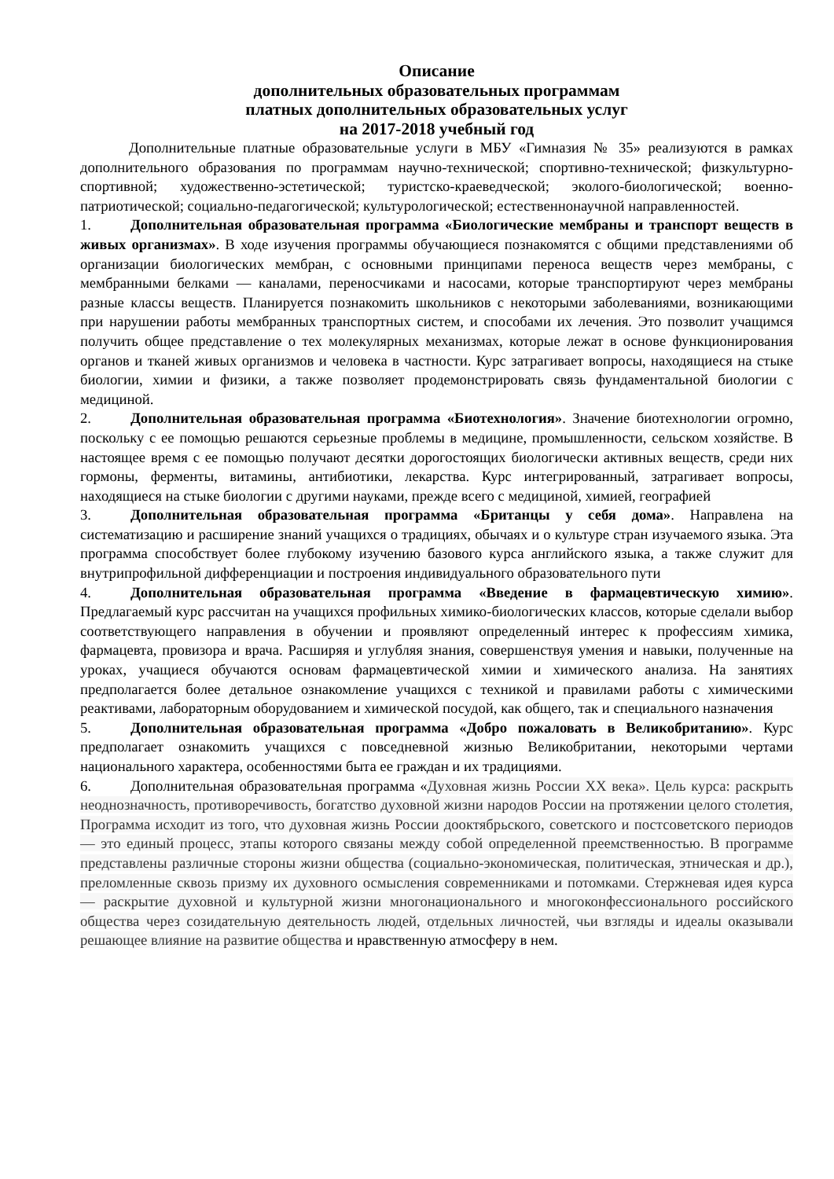Описание
дополнительных образовательных программам
платных дополнительных образовательных услуг
на 2017-2018 учебный год
Дополнительные платные образовательные услуги в МБУ «Гимназия № 35» реализуются в рамках дополнительного образования по программам научно-технической; спортивно-технической; физкультурно-спортивной; художественно-эстетической; туристско-краеведческой; эколого-биологической; военно-патриотической; социально-педагогической; культурологической; естественнонаучной направленностей.
1. Дополнительная образовательная программа «Биологические мембраны и транспорт веществ в живых организмах». В ходе изучения программы обучающиеся познакомятся с общими представлениями об организации биологических мембран, с основными принципами переноса веществ через мембраны, с мембранными белками — каналами, переносчиками и насосами, которые транспортируют через мембраны разные классы веществ. Планируется познакомить школьников с некоторыми заболеваниями, возникающими при нарушении работы мембранных транспортных систем, и способами их лечения. Это позволит учащимся получить общее представление о тех молекулярных механизмах, которые лежат в основе функционирования органов и тканей живых организмов и человека в частности. Курс затрагивает вопросы, находящиеся на стыке биологии, химии и физики, а также позволяет продемонстрировать связь фундаментальной биологии с медициной.
2. Дополнительная образовательная программа «Биотехнология». Значение биотехнологии огромно, поскольку с ее помощью решаются серьезные проблемы в медицине, промышленности, сельском хозяйстве. В настоящее время с ее помощью получают десятки дорогостоящих биологически активных веществ, среди них гормоны, ферменты, витамины, антибиотики, лекарства. Курс интегрированный, затрагивает вопросы, находящиеся на стыке биологии с другими науками, прежде всего с медициной, химией, географией
3. Дополнительная образовательная программа «Британцы у себя дома». Направлена на систематизацию и расширение знаний учащихся о традициях, обычаях и о культуре стран изучаемого языка. Эта программа способствует более глубокому изучению базового курса английского языка, а также служит для внутрипрофильной дифференциации и построения индивидуального образовательного пути
4. Дополнительная образовательная программа «Введение в фармацевтическую химию». Предлагаемый курс рассчитан на учащихся профильных химико-биологических классов, которые сделали выбор соответствующего направления в обучении и проявляют определенный интерес к профессиям химика, фармацевта, провизора и врача. Расширяя и углубляя знания, совершенствуя умения и навыки, полученные на уроках, учащиеся обучаются основам фармацевтической химии и химического анализа. На занятиях предполагается более детальное ознакомление учащихся с техникой и правилами работы с химическими реактивами, лабораторным оборудованием и химической посудой, как общего, так и специального назначения
5. Дополнительная образовательная программа «Добро пожаловать в Великобританию». Курс предполагает ознакомить учащихся с повседневной жизнью Великобритании, некоторыми чертами национального характера, особенностями быта ее граждан и их традициями.
6. Дополнительная образовательная программа «Духовная жизнь России XX века». Цель курса: раскрыть неоднозначность, противоречивость, богатство духовной жизни народов России на протяжении целого столетия, Программа исходит из того, что духовная жизнь России дооктябрьского, советского и постсоветского периодов — это единый процесс, этапы которого связаны между собой определенной преемственностью. В программе представлены различные стороны жизни общества (социально-экономическая, политическая, этническая и др.), преломленные сквозь призму их духовного осмысления современниками и потомками. Стержневая идея курса — раскрытие духовной и культурной жизни многонационального и многоконфессионального российского общества через созидательную деятельность людей, отдельных личностей, чьи взгляды и идеалы оказывали решающее влияние на развитие общества и нравственную атмосферу в нем.